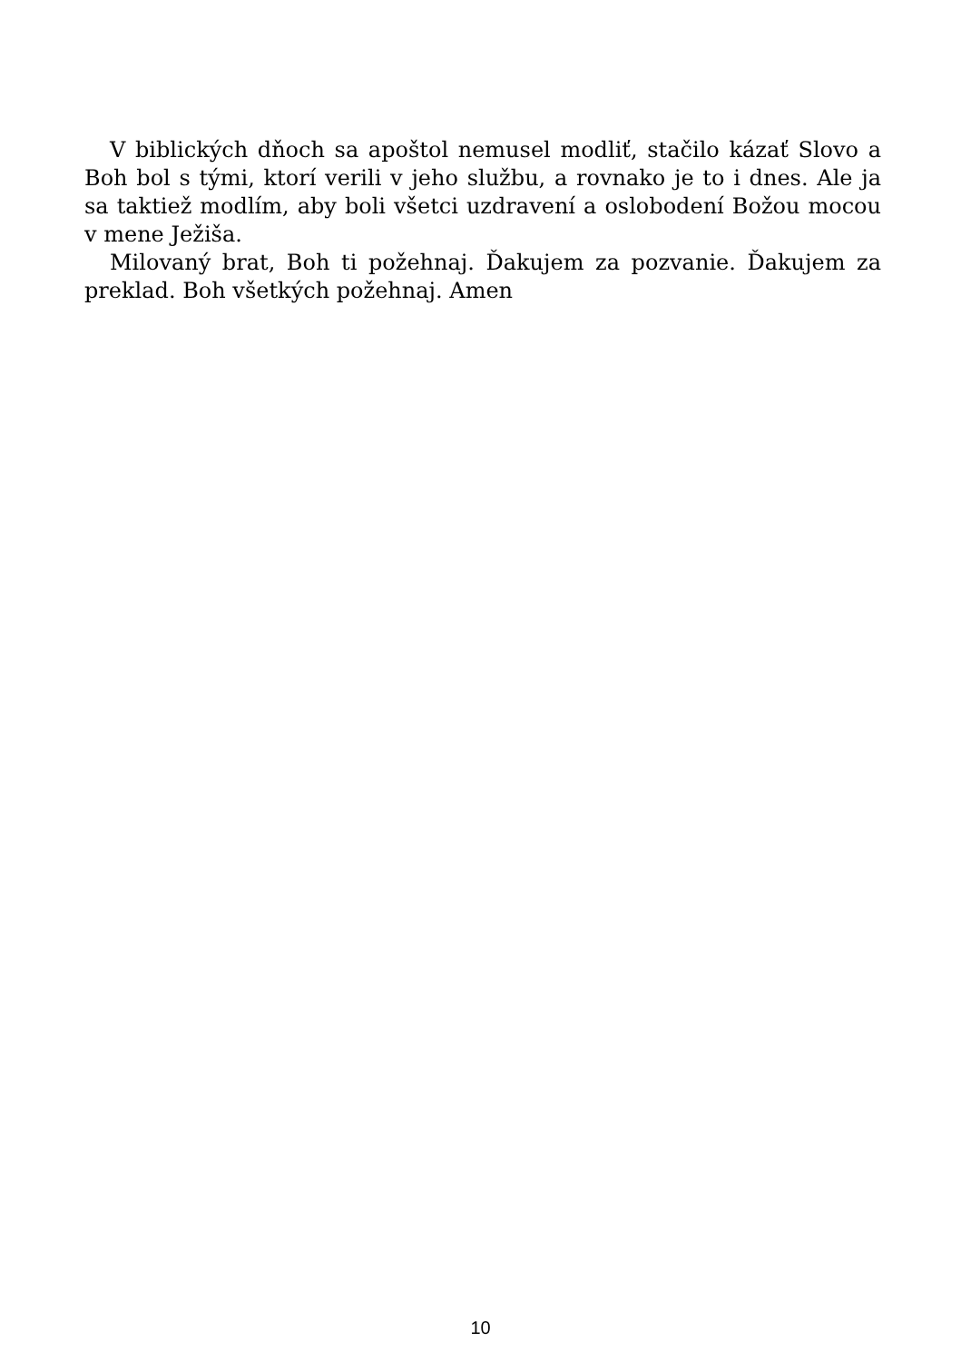V biblických dňoch sa apoštol nemusel modliť, stačilo kázať Slovo a Boh bol s tými, ktorí verili v jeho službu, a rovnako je to i dnes. Ale ja sa taktiež modlím, aby boli všetci uzdravení a oslobodení Božou mocou v mene Ježiša.
Milovaný brat, Boh ti požehnaj. Ďakujem za pozvanie. Ďakujem za preklad. Boh všetkých požehnaj. Amen
10